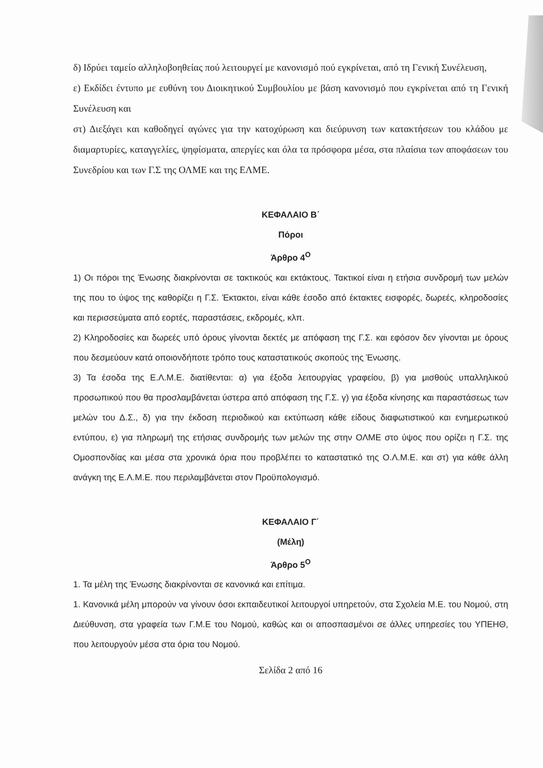δ) Ιδρύει ταμείο αλληλοβοηθείας πού λειτουργεί με κανονισμό πού εγκρίνεται, από τη Γενική Συνέλευση,
ε) Εκδίδει έντυπο με ευθύνη του Διοικητικού Συμβουλίου με βάση κανονισμό που εγκρίνεται από τη Γενική Συνέλευση και
στ) Διεξάγει και καθοδηγεί αγώνες για την κατοχύρωση και διεύρυνση των κατακτήσεων του κλάδου με διαμαρτυρίες, καταγγελίες, ψηφίσματα, απεργίες και όλα τα πρόσφορα μέσα, στα πλαίσια των αποφάσεων του Συνεδρίου και των Γ.Σ της ΟΛΜΕ και της ΕΛΜΕ.
ΚΕΦΑΛΑΙΟ Β΄
Πόροι
Άρθρο 4<sup>Ο</sup>
1) Οι πόροι της Ένωσης διακρίνονται σε τακτικούς και εκτάκτους. Τακτικοί είναι η ετήσια συνδρομή των μελών της που το ύψος της καθορίζει η Γ.Σ. Έκτακτοι, είναι κάθε έσοδο από έκτακτες εισφορές, δωρεές, κληροδοσίες και περισσεύματα από εορτές, παραστάσεις, εκδρομές, κλπ.
2) Κληροδοσίες και δωρεές υπό όρους γίνονται δεκτές με απόφαση της Γ.Σ. και εφόσον δεν γίνονται με όρους που δεσμεύουν κατά οποιονδήποτε τρόπο τους καταστατικούς σκοπούς της Ένωσης.
3) Τα έσοδα της Ε.Λ.Μ.Ε. διατίθενται: α) για έξοδα λειτουργίας γραφείου, β) για μισθούς υπαλληλικού προσωπικού που θα προσλαμβάνεται ύστερα από απόφαση της Γ.Σ. γ) για έξοδα κίνησης και παραστάσεως των μελών του Δ.Σ., δ) για την έκδοση περιοδικού και εκτύπωση κάθε είδους διαφωτιστικού και ενημερωτικού εντύπου, ε) για πληρωμή της ετήσιας συνδρομής των μελών της στην ΟΛΜΕ στο ύψος που ορίζει η Γ.Σ. της Ομοσπονδίας και μέσα στα χρονικά όρια που προβλέπει το καταστατικό της Ο.Λ.Μ.Ε. και στ) για κάθε άλλη ανάγκη της Ε.Λ.Μ.Ε. που περιλαμβάνεται στον Προϋπολογισμό.
ΚΕΦΑΛΑΙΟ Γ΄
(Μέλη)
Άρθρο 5<sup>Ο</sup>
1. Τα μέλη της Ένωσης διακρίνονται σε κανονικά και επίτιμα.
1. Κανονικά μέλη μπορούν να γίνουν όσοι εκπαιδευτικοί λειτουργοί υπηρετούν, στα Σχολεία Μ.Ε. του Νομού, στη Διεύθυνση, στα γραφεία των Γ.Μ.Ε του Νομού, καθώς και οι αποσπασμένοι σε άλλες υπηρεσίες του ΥΠΕΗΘ, που λειτουργούν μέσα στα όρια του Νομού.
Σελίδα 2 από 16